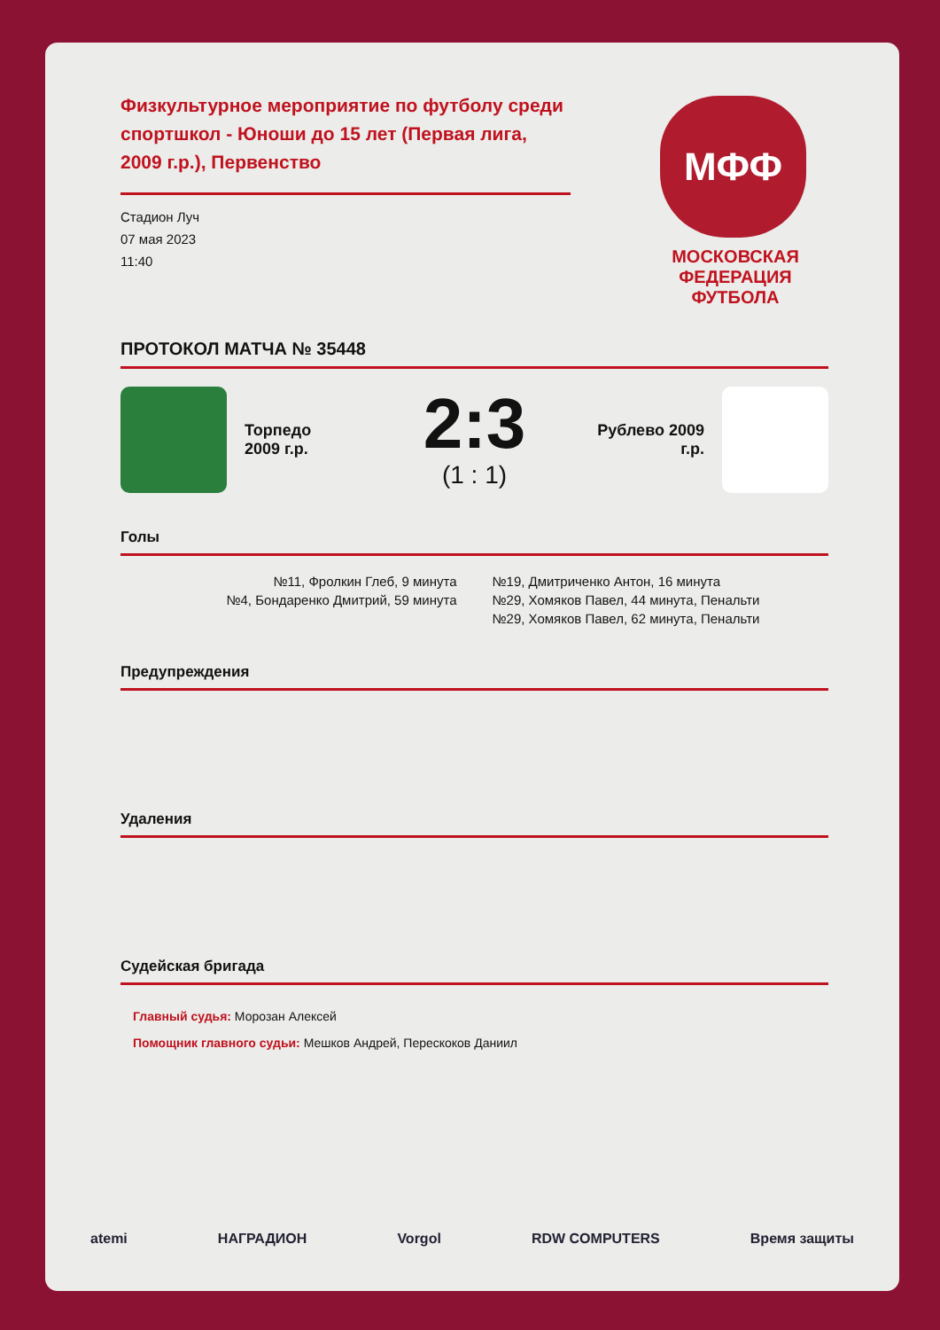Физкультурное мероприятие по футболу среди спортшкол - Юноши до 15 лет (Первая лига, 2009 г.р.), Первенство
Стадион Луч
07 мая 2023
11:40
МФФ
МОСКОВСКАЯ
ФЕДЕРАЦИЯ
ФУТБОЛА
ПРОТОКОЛ МАТЧА № 35448
Торпедо
2009 г.р.
2:3
(1 : 1)
Рублево 2009
г.р.
Голы
№11, Фролкин Глеб, 9 минута
№4, Бондаренко Дмитрий, 59 минута
№19, Дмитриченко Антон, 16 минута
№29, Хомяков Павел, 44 минута, Пенальти
№29, Хомяков Павел, 62 минута, Пенальти
Предупреждения
Удаления
Судейская бригада
Главный судья: Морозан Алексей
Помощник главного судьи: Мешков Андрей, Перескоков Даниил
atemi НАГРАДИОН Vorgol RDW COMPUTERS Время защиты